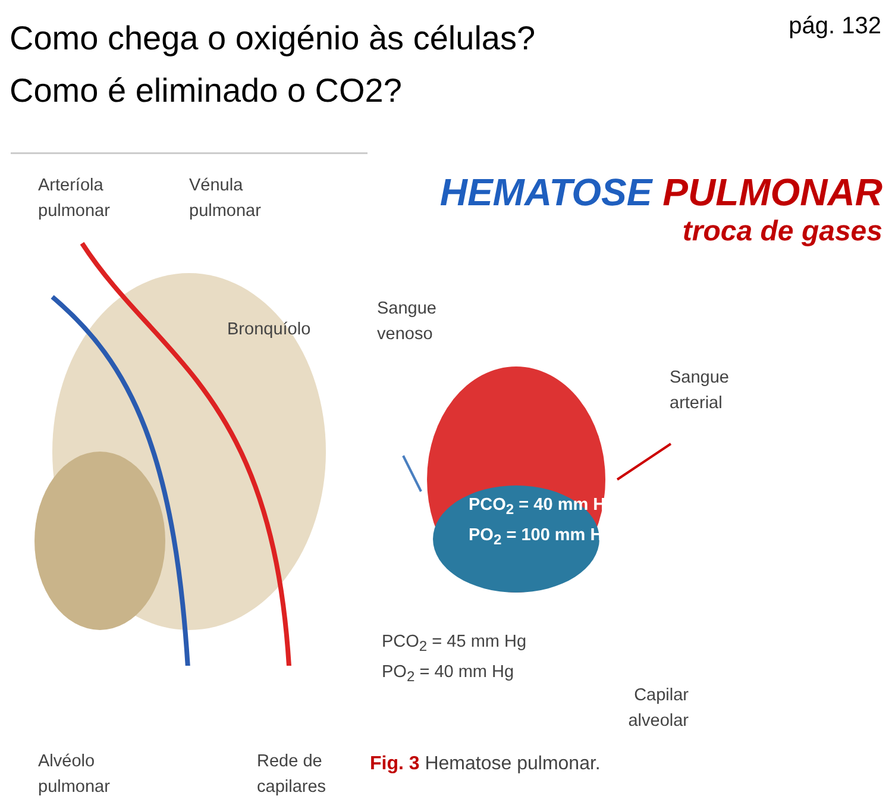Como chega o oxigénio às células?
Como é eliminado o CO2?
pág. 132
Arteríola
pulmonar
Vénula
pulmonar
Bronquíolo
Alvéolo
pulmonar
Rede de
capilares
HEMATOSE PULMONAR
troca de gases
Sangue
venoso
Sangue
arterial
PCO<sub>2</sub> = 40 mm Hg
PO<sub>2</sub> = 100 mm Hg
PCO<sub>2</sub> = 45 mm Hg
PO<sub>2</sub> = 40 mm Hg
Capilar
alveolar
Fig. 3 Hematose pulmonar.